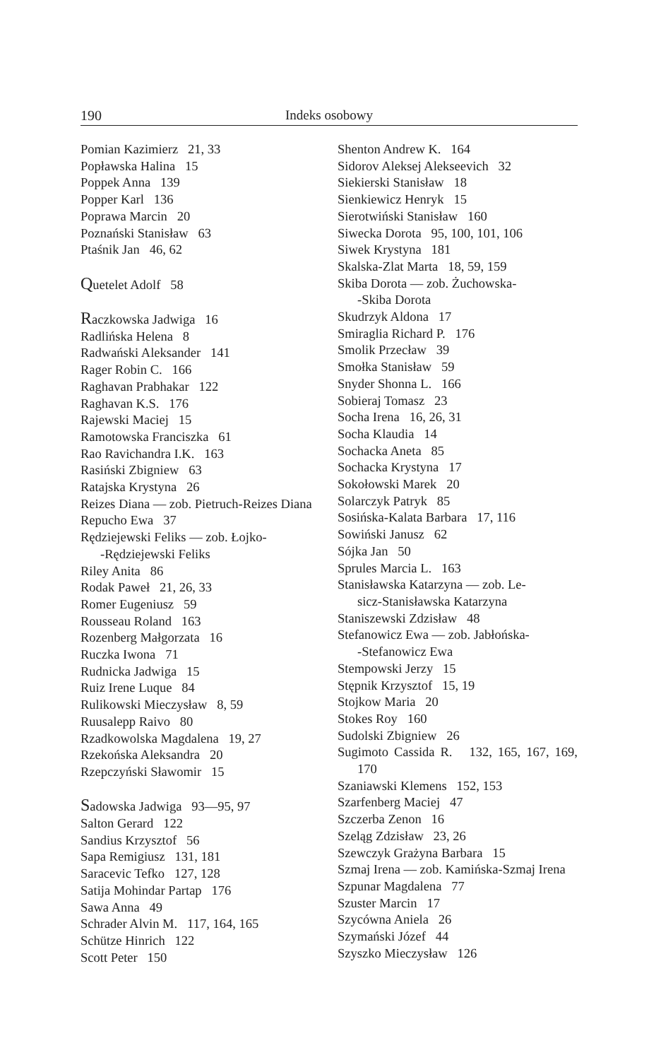190 Indeks osobowy
Pomian Kazimierz 21, 33
Popławska Halina 15
Poppek Anna 139
Popper Karl 136
Poprawa Marcin 20
Poznański Stanisław 63
Ptaśnik Jan 46, 62
Quetelet Adolf 58
Raczkowska Jadwiga 16
Radlińska Helena 8
Radwański Aleksander 141
Rager Robin C. 166
Raghavan Prabhakar 122
Raghavan K.S. 176
Rajewski Maciej 15
Ramotowska Franciszka 61
Rao Ravichandra I.K. 163
Rasiński Zbigniew 63
Ratajska Krystyna 26
Reizes Diana — zob. Pietruch-Reizes Diana
Repucho Ewa 37
Rędziejewski Feliks — zob. Łojko-
-Rędziejewski Feliks
Riley Anita 86
Rodak Paweł 21, 26, 33
Romer Eugeniusz 59
Rousseau Roland 163
Rozenberg Małgorzata 16
Ruczka Iwona 71
Rudnicka Jadwiga 15
Ruiz Irene Luque 84
Rulikowski Mieczysław 8, 59
Ruusalepp Raivo 80
Rzadkowolska Magdalena 19, 27
Rzekońska Aleksandra 20
Rzepczyński Sławomir 15
Sadowska Jadwiga 93—95, 97
Salton Gerard 122
Sandius Krzysztof 56
Sapa Remigiusz 131, 181
Saracevic Tefko 127, 128
Satija Mohindar Partap 176
Sawa Anna 49
Schrader Alvin M. 117, 164, 165
Schütze Hinrich 122
Scott Peter 150
Shenton Andrew K. 164
Sidorov Aleksej Alekseevich 32
Siekierski Stanisław 18
Sienkiewicz Henryk 15
Sierotwiński Stanisław 160
Siwecka Dorota 95, 100, 101, 106
Siwek Krystyna 181
Skalska-Zlat Marta 18, 59, 159
Skiba Dorota — zob. Żuchowska-
-Skiba Dorota
Skudrzyk Aldona 17
Smiraglia Richard P. 176
Smolik Przecław 39
Smołka Stanisław 59
Snyder Shonna L. 166
Sobieraj Tomasz 23
Socha Irena 16, 26, 31
Socha Klaudia 14
Sochacka Aneta 85
Sochacka Krystyna 17
Sokołowski Marek 20
Solarczyk Patryk 85
Sosińska-Kalata Barbara 17, 116
Sowiński Janusz 62
Sójka Jan 50
Sprules Marcia L. 163
Stanisławska Katarzyna — zob. Le-
sicz-Stanisławska Katarzyna
Staniszewski Zdzisław 48
Stefanowicz Ewa — zob. Jabłońska-
-Stefanowicz Ewa
Stempowski Jerzy 15
Stępnik Krzysztof 15, 19
Stojkow Maria 20
Stokes Roy 160
Sudolski Zbigniew 26
Sugimoto Cassida R. 132, 165, 167, 169, 170
Szaniawski Klemens 152, 153
Szarfenberg Maciej 47
Szczerba Zenon 16
Szeląg Zdzisław 23, 26
Szewczyk Grażyna Barbara 15
Szmaj Irena — zob. Kamińska-Szmaj Irena
Szpunar Magdalena 77
Szuster Marcin 17
Szycówna Aniela 26
Szymański Józef 44
Szyszko Mieczysław 126